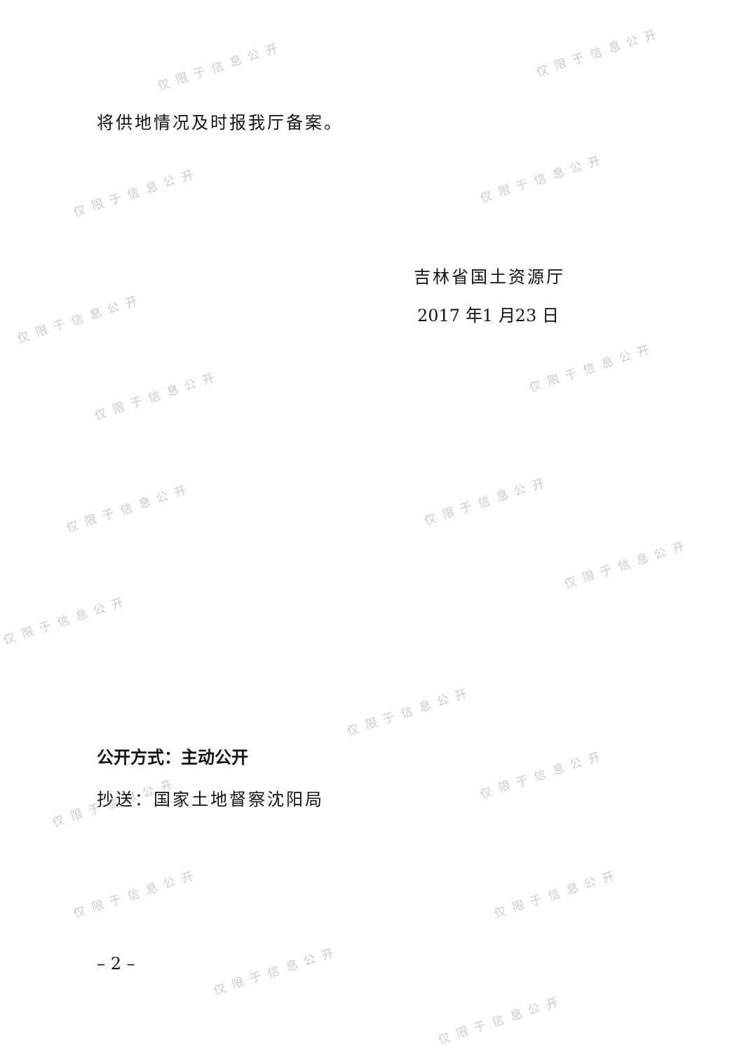仅限于信息公开
仅限于信息公开
仅限于信息公开
仅限于信息公开
仅限于信息公开
仅限于信息公开
仅限于信息公开
仅限于信息公开 仅限于信息公开
仅限于信息公开
仅限于信息公开
仅限于信息公开
仅限于信息公开
仅限于信息公开
仅限于信息公开 仅限于信息公开
仅限于信息公开
仅限于信息公开
将供地情况及时报我厅备案。
吉林省国土资源厅
2017 年1 月23 日
公开方式：主动公开
抄送：国家土地督察沈阳局
– 2 –